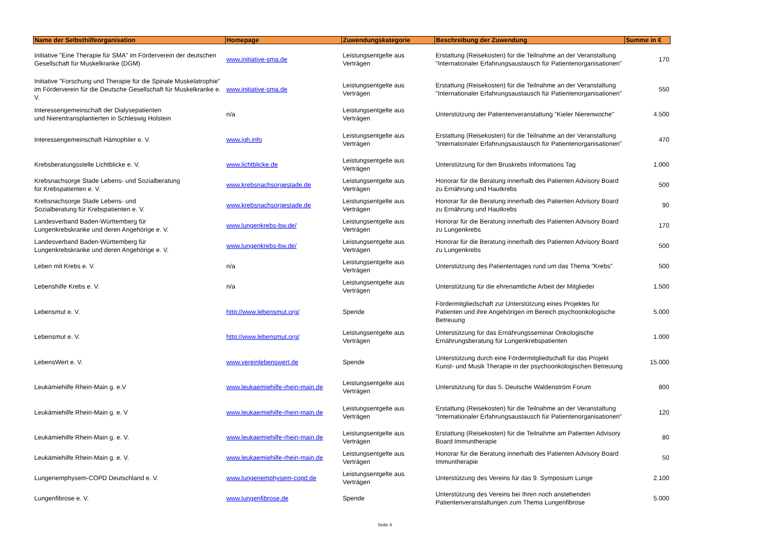| Name der Selbsthilfeorganisation | Homepage | Zuwendungskategorie | Beschreibung der Zuwendung | Summe in € |
| --- | --- | --- | --- | --- |
| Initiative "Eine Therapie für SMA" im Förderverein der deutschen Gesellschaft für Muskelkranke (DGM) | www.initiative-sma.de | Leistungsentgelte aus Verträgen | Erstattung (Reisekosten) für die Teilnahme an der Veranstaltung "Internationaler Erfahrungsaustausch für Patientenorganisationen" | 170 |
| Initiative "Forschung und Therapie für die Spinale Muskelatrophie" im Förderverein für die Deutsche Gesellschaft für Muskelkranke e. V. | www.initiative-sma.de | Leistungsentgelte aus Verträgen | Erstattung (Reisekosten) für die Teilnahme an der Veranstaltung "Internationaler Erfahrungsaustausch für Patientenorganisationen" | 550 |
| Interessengemeinschaft der Dialysepatienten und Nierentransplantierten in Schleswig Holstein | n/a | Leistungsentgelte aus Verträgen | Unterstützung der Patientenveranstaltung "Kieler Nierenwoche" | 4.500 |
| Interessengemeinschaft Hämophiler e. V. | www.igh.info | Leistungsentgelte aus Verträgen | Erstattung (Reisekosten) für die Teilnahme an der Veranstaltung "Internationaler Erfahrungsaustausch für Patientenorganisationen" | 470 |
| Krebsberatungsstelle Lichtblicke e. V. | www.lichtblicke.de | Leistungsentgelte aus Verträgen | Unterstützung für den Bruskrebs Informations Tag | 1.000 |
| Krebsnachsorge Stade Lebens- und Sozialberatung für Krebspatienten e. V. | www.krebsnachsorgestade.de | Leistungsentgelte aus Verträgen | Honorar für die Beratung innerhalb des Patienten Advisory Board zu Ernährung und Hautkrebs | 500 |
| Krebsnachsorge Stade Lebens- und Sozialberatung für Krebspatienten e. V. | www.krebsnachsorgestade.de | Leistungsentgelte aus Verträgen | Honorar für die Beratung innerhalb des Patienten Advisory Board zu Ernährung und Hautkrebs | 90 |
| Landesverband Baden-Württemberg für Lungenkrebskranke und deren Angehörige e. V. | www.lungenkrebs-bw.de/ | Leistungsentgelte aus Verträgen | Honorar für die Beratung innerhalb des Patienten Advisory Board zu Lungenkrebs | 170 |
| Landesverband Baden-Württemberg für Lungenkrebskranke und deren Angehörige e. V. | www.lungenkrebs-bw.de/ | Leistungsentgelte aus Verträgen | Honorar für die Beratung innerhalb des Patienten Advisory Board zu Lungenkrebs | 500 |
| Leben mit Krebs e. V. | n/a | Leistungsentgelte aus Verträgen | Unterstützung des Patiententages rund um das Thema "Krebs" | 500 |
| Lebenshilfe Krebs e. V. | n/a | Leistungsentgelte aus Verträgen | Unterstützung für die ehrenamtliche Arbeit der Mitglieder | 1.500 |
| Lebensmut e. V. | http://www.lebensmut.org/ | Spende | Fördermitgliedschaft zur Unterstützung eines Projektes für Patienten und ihre Angehörigen im Bereich psychoonkologische Betreuung | 5.000 |
| Lebensmut e. V. | http://www.lebensmut.org/ | Leistungsentgelte aus Verträgen | Unterstützung für das Ernährungsseminar Onkologische Ernährungsberatung für Lungenkrebspatienten | 1.000 |
| LebensWert e. V. | www.vereinlebenswert.de | Spende | Unterstützung durch eine Fördermitgliedschaft für das Projekt Kunst- und Musik Therapie in der psychoonkologischen Betreuung | 15.000 |
| Leukämiehilfe Rhein-Main g. e.V | www.leukaemiehilfe-rhein-main.de | Leistungsentgelte aus Verträgen | Unterstützung für das 5. Deutsche Waldenström Forum | 800 |
| Leukämiehilfe Rhein-Main g. e. V | www.leukaemiehilfe-rhein-main.de | Leistungsentgelte aus Verträgen | Erstattung (Reisekosten) für die Teilnahme an der Veranstaltung "Internationaler Erfahrungsaustausch für Patientenorganisationen" | 120 |
| Leukämiehilfe Rhein-Main g. e. V. | www.leukaemiehilfe-rhein-main.de | Leistungsentgelte aus Verträgen | Erstattung (Reisekosten) für die Teilnahme am Patienten Advisory Board Immuntherapie | 80 |
| Leukämiehilfe Rhein-Main g. e. V. | www.leukaemiehilfe-rhein-main.de | Leistungsentgelte aus Verträgen | Honorar für die Beratung innerhalb des Patienten Advisory Board Immuntherapie | 50 |
| Lungenemphysem-COPD Deutschland e. V. | www.lungenemphysem-copd.de | Leistungsentgelte aus Verträgen | Unterstützung des Vereins für das 9. Symposium Lunge | 2.100 |
| Lungenfibrose e. V. | www.lungenfibrose.de | Spende | Unterstützung des Vereins bei Ihren noch anstehenden Patientenveranstaltungen zum Thema Lungenfibrose | 5.000 |
Seite 4